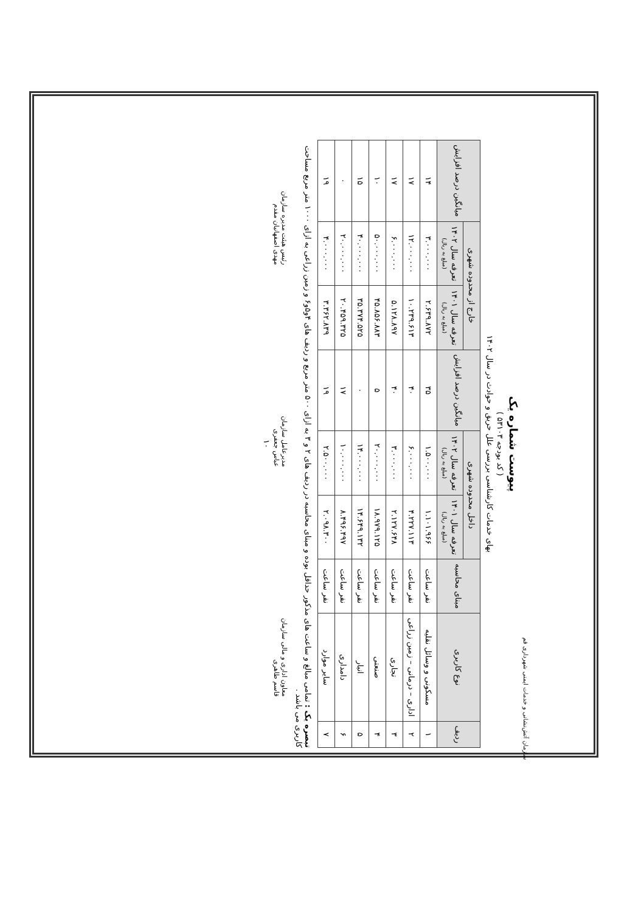سازمان آتش‌نشانی و خدمات ایمنی شهرداری قم
پیوست شماره یک
( کد بودجه ۵۳۱۰۳ )
بهای خدمات کارشناسی بررسی علل حریق و حوادث در سال ۱۴۰۲
| ردیف | نوع کاربری | مبنای محاسبه | داخل محدوده شهری | | میانگین درصد افزایش | خارج از محدوده شهری | | میانگین درصد افزایش |
| --- | --- | --- | --- | --- | --- | --- | --- | --- |
| | | | تعرفه سال ۱۴۰۱ (مبلغ به ریال) | تعرفه سال ۱۴۰۲ (مبلغ به ریال) | | تعرفه سال ۱۴۰۱ (مبلغ به ریال) | تعرفه سال ۱۴۰۲ (مبلغ به ریال) | |
| ۱ | مسکونی و وسائل نقلیه | نفر ساعت | ۱.۱۰۱.۹۶۶ | ۱.۵۰۰.۰۰۰ | ۳۵ | ۲.۶۳۹.۸۷۲ | ۳.۰۰۰.۰۰۰ | ۱۴ |
| ۲ | اداری – درمانی – زمین زراعی | نفر ساعت | ۴.۲۲۷.۱۱۳ | ۶.۰۰۰.۰۰۰ | ۴۰ | ۱۰.۲۳۹.۶۱۳ | ۱۲.۰۰۰.۰۰۰ | ۱۷ |
| ۳ | تجاری | نفر ساعت | ۲.۱۲۷.۶۴۸ | ۳.۰۰۰.۰۰۰ | ۴۰ | ۵.۱۲۸.۸۹۷ | ۶.۰۰۰.۰۰۰ | ۱۷ |
| ۴ | صنعتی | نفر ساعت | ۱۸.۹۷۹.۱۲۵ | ۲۰.۰۰۰.۰۰۰ | ۵ | ۴۵.۸۵۶.۸۸۳ | ۵۰.۰۰۰.۰۰۰ | ۱۰ |
| ۵ | انبار | نفر ساعت | ۱۴.۶۴۹.۱۳۲ | ۱۴.۰۰۰.۰۰۰ | ۰ | ۳۵.۳۷۴.۵۲۵ | ۴۰.۰۰۰.۰۰۰ | ۱۵ |
| ۶ | دامداری | نفر ساعت | ۸.۴۹۶.۴۹۷ | ۱۰.۰۰۰.۰۰۰ | ۱۷ | ۲۰.۴۵۹.۳۲۵ | ۲۰.۰۰۰.۰۰۰ | ۰ |
| ۷ | سایر موارد | نفر ساعت | ۲.۰۹۸.۳۰۰ | ۲.۵۰۰.۰۰۰ | ۱۹ | ۳.۳۶۲.۸۳۹ | ۴.۰۰۰.۰۰۰ | ۱۹ |
تبصره یک : تمامی مبالغ و ساعت های مذکور حداقل بوده و مبنای محاسبه در ردیف های ۲ و ۳ به ازای ۵۰۰ متر مربع و ردیف های ۴و۵و۶ و زمین زراعی به ازای ۱۰۰۰ متر مربع مساحت کاربری می باشد .
معاون اداری و مالی سازمان
قاسم طاهری مدیرعامل سازمان
عباس جعفری رئیس هیئت مدیره سازمان
مهدی اصفهانیان مقدم
۱۰